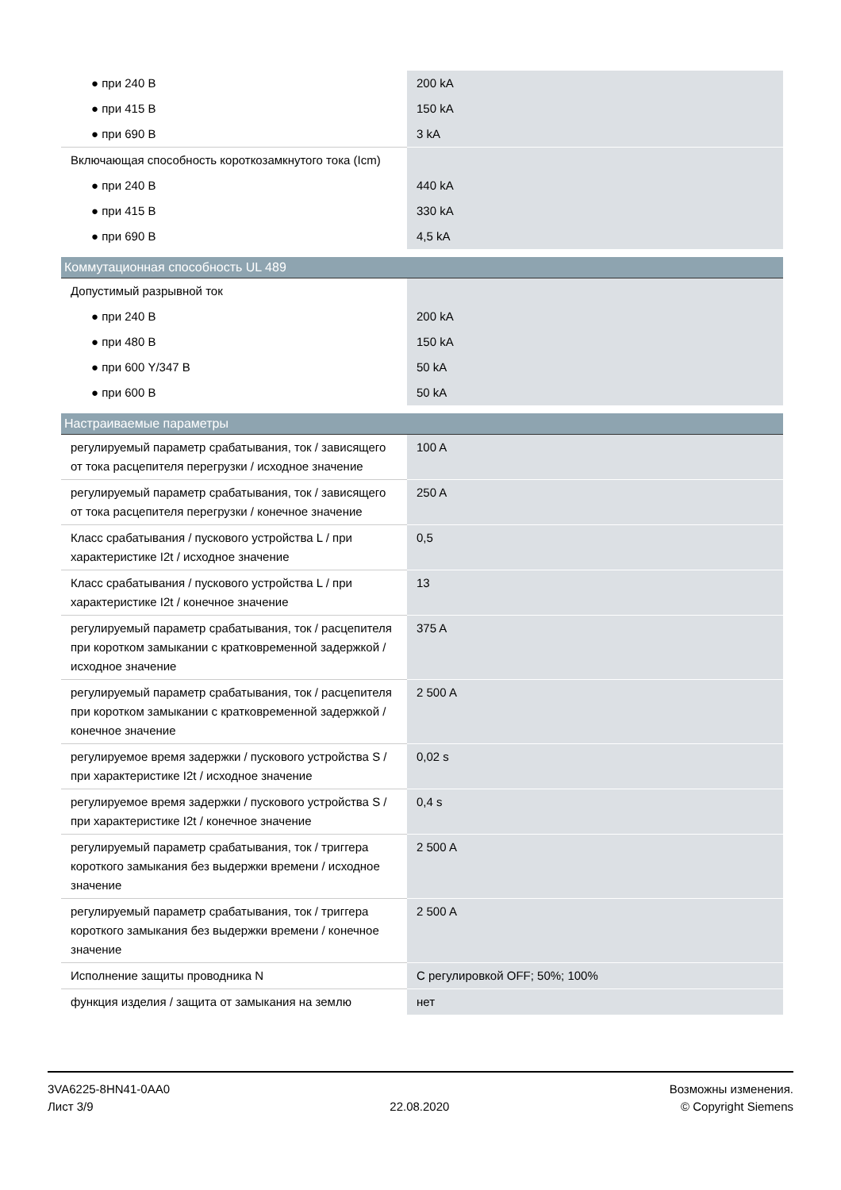| ● при 240 В | 200 kA |
| ● при 415 В | 150 kA |
| ● при 690 В | 3 kA |
| Включающая способность короткозамкнутого тока (Icm) | |
| ● при 240 В | 440 kA |
| ● при 415 В | 330 kA |
| ● при 690 В | 4,5 kA |
| Коммутационная способность UL 489 | |
| Допустимый разрывной ток | |
| ● при 240 В | 200 kA |
| ● при 480 В | 150 kA |
| ● при 600 Y/347 В | 50 kA |
| ● при 600 В | 50 kA |
| Настраиваемые параметры | |
| регулируемый параметр срабатывания, ток / зависящего от тока расцепителя перегрузки / исходное значение | 100 A |
| регулируемый параметр срабатывания, ток / зависящего от тока расцепителя перегрузки / конечное значение | 250 A |
| Класс срабатывания / пускового устройства L / при характеристике I2t / исходное значение | 0,5 |
| Класс срабатывания / пускового устройства L / при характеристике I2t / конечное значение | 13 |
| регулируемый параметр срабатывания, ток / расцепителя при коротком замыкании с кратковременной задержкой / исходное значение | 375 A |
| регулируемый параметр срабатывания, ток / расцепителя при коротком замыкании с кратковременной задержкой / конечное значение | 2 500 A |
| регулируемое время задержки / пускового устройства S / при характеристике I2t / исходное значение | 0,02 s |
| регулируемое время задержки / пускового устройства S / при характеристике I2t / конечное значение | 0,4 s |
| регулируемый параметр срабатывания, ток / триггера короткого замыкания без выдержки времени / исходное значение | 2 500 A |
| регулируемый параметр срабатывания, ток / триггера короткого замыкания без выдержки времени / конечное значение | 2 500 A |
| Исполнение защиты проводника N | С регулировкой OFF; 50%; 100% |
| функция изделия / защита от замыкания на землю | нет |
3VA6225-8HN41-0AA0
Лист 3/9
22.08.2020
Возможны изменения.
© Copyright Siemens